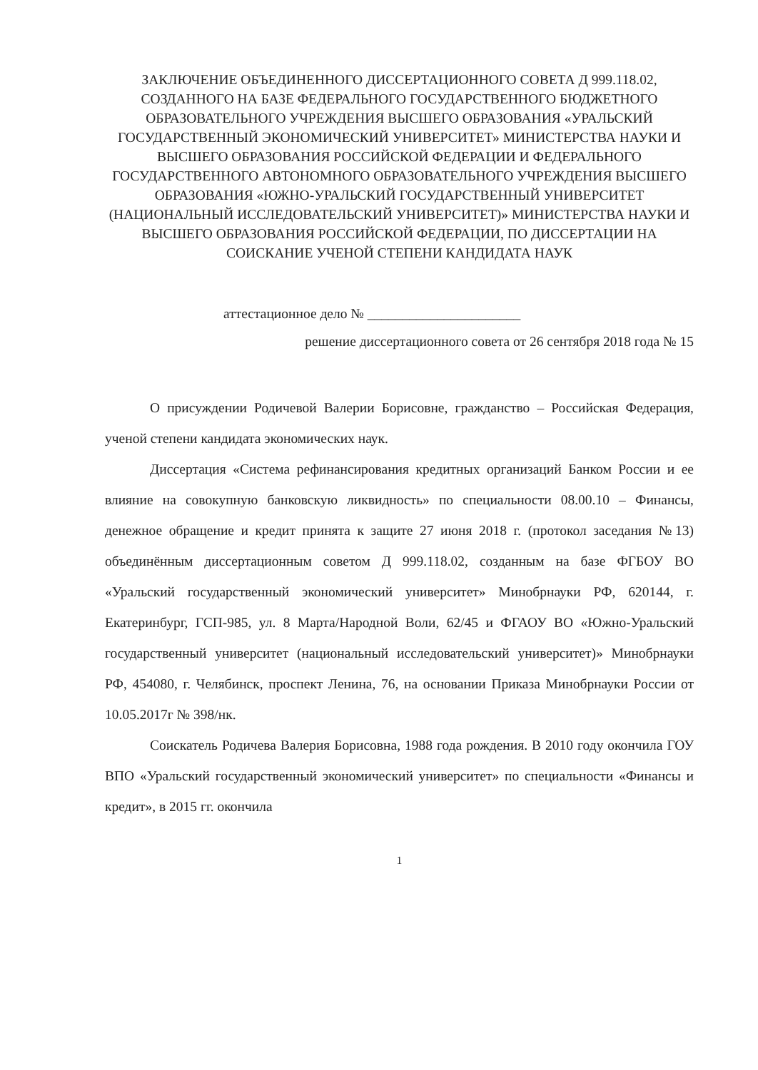ЗАКЛЮЧЕНИЕ ОБЪЕДИНЕННОГО ДИССЕРТАЦИОННОГО СОВЕТА Д 999.118.02, СОЗДАННОГО НА БАЗЕ ФЕДЕРАЛЬНОГО ГОСУДАРСТВЕННОГО БЮДЖЕТНОГО ОБРАЗОВАТЕЛЬНОГО УЧРЕЖДЕНИЯ ВЫСШЕГО ОБРАЗОВАНИЯ «УРАЛЬСКИЙ ГОСУДАРСТВЕННЫЙ ЭКОНОМИЧЕСКИЙ УНИВЕРСИТЕТ» МИНИСТЕРСТВА НАУКИ И ВЫСШЕГО ОБРАЗОВАНИЯ РОССИЙСКОЙ ФЕДЕРАЦИИ И ФЕДЕРАЛЬНОГО ГОСУДАРСТВЕННОГО АВТОНОМНОГО ОБРАЗОВАТЕЛЬНОГО УЧРЕЖДЕНИЯ ВЫСШЕГО ОБРАЗОВАНИЯ «ЮЖНО-УРАЛЬСКИЙ ГОСУДАРСТВЕННЫЙ УНИВЕРСИТЕТ (НАЦИОНАЛЬНЫЙ ИССЛЕДОВАТЕЛЬСКИЙ УНИВЕРСИТЕТ)» МИНИСТЕРСТВА НАУКИ И ВЫСШЕГО ОБРАЗОВАНИЯ РОССИЙСКОЙ ФЕДЕРАЦИИ, ПО ДИССЕРТАЦИИ НА СОИСКАНИЕ УЧЕНОЙ СТЕПЕНИ КАНДИДАТА НАУК
аттестационное дело № ______________________
решение диссертационного совета от 26 сентября 2018 года № 15
О присуждении Родичевой Валерии Борисовне, гражданство – Российская Федерация, ученой степени кандидата экономических наук.
Диссертация «Система рефинансирования кредитных организаций Банком России и ее влияние на совокупную банковскую ликвидность» по специальности 08.00.10 – Финансы, денежное обращение и кредит принята к защите 27 июня 2018 г. (протокол заседания №13) объединённым диссертационным советом Д 999.118.02, созданным на базе ФГБОУ ВО «Уральский государственный экономический университет» Минобрнауки РФ, 620144, г. Екатеринбург, ГСП-985, ул. 8 Марта/Народной Воли, 62/45 и ФГАОУ ВО «Южно-Уральский государственный университет (национальный исследовательский университет)» Минобрнауки РФ, 454080, г. Челябинск, проспект Ленина, 76, на основании Приказа Минобрнауки России от 10.05.2017г № 398/нк.
Соискатель Родичева Валерия Борисовна, 1988 года рождения. В 2010 году окончила ГОУ ВПО «Уральский государственный экономический университет» по специальности «Финансы и кредит», в 2015 гг. окончила
1